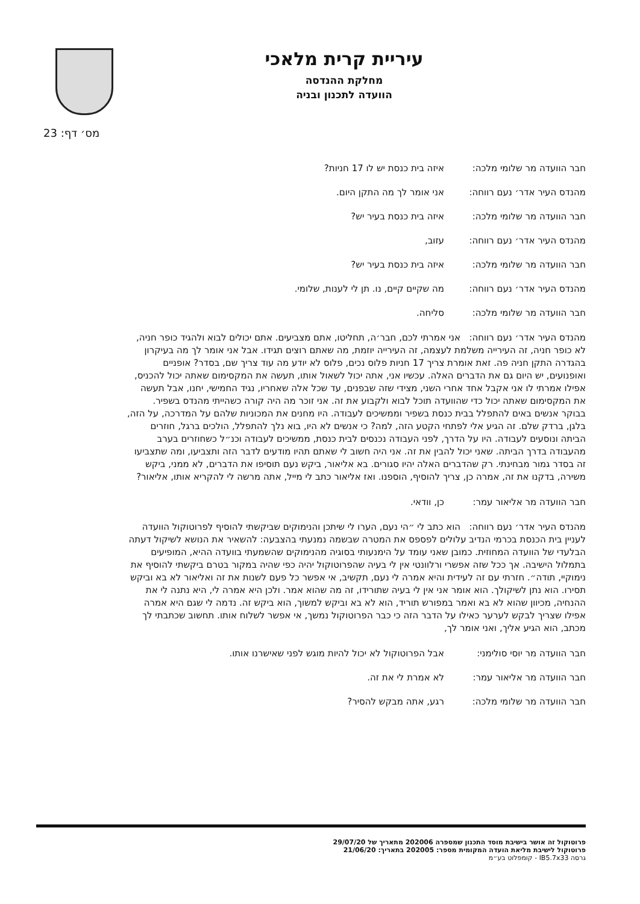עיריית קרית מלאכי
מחלקת ההנדסה
הוועדה לתכנון ובניה
מס׳ דף: 23
חבר הוועדה מר שלומי מלכה: איזה בית כנסת יש לו 17 חניות?
מהנדס העיר אדר׳ נעם רווחה: אני אומר לך מה התקן היום.
חבר הוועדה מר שלומי מלכה: איזה בית כנסת בעיר יש?
מהנדס העיר אדר׳ נעם רווחה: עזוב,
חבר הוועדה מר שלומי מלכה: איזה בית כנסת בעיר יש?
מהנדס העיר אדר׳ נעם רווחה: מה שקיים קיים, נו. תן לי לענות, שלומי.
חבר הוועדה מר שלומי מלכה: סליחה.
מהנדס העיר אדר׳ נעם רווחה: אני אמרתי לכם, חבר׳ה, תחליטו, אתם מצביעים. אתם יכולים לבוא ולהגיד כופר חניה, לא כופר חניה, זה העירייה משלמת לעצמה, זה העירייה יוזמת, מה שאתם רוצים תגידו. אבל אני אומר לך מה בעיקרון בהגדרה התקן חניה פה. זאת אומרת צריך 17 חניות פלוס נכים, פלוס לא יודע מה עוד צריך שם, בסדר? אופניים ואופנועים, יש היום גם את הדברים האלה. עכשיו אני, אתה יכול לשאול אותו, תעשה את המקסימום שאתה יכול להכניס, אפילו אמרתי לו אני אקבל אחד אחרי השני, מצידי שזה שבפנים, עד שכל אלה שאחריו, נגיד החמישי, יחנו, אבל תעשה את המקסימום שאתה יכול כדי שהוועדה תוכל לבוא ולקבוע את זה. אני זוכר מה היה קורה כשהייתי מהנדס בשפיר. בבוקר אנשים באים להתפלל בבית כנסת בשפיר וממשיכים לעבודה. היו מחנים את המכוניות שלהם על המדרכה, על הזה, בלגן, ברדק שלם. זה הגיע אלי לפתחי הקטע הזה, למה? כי אנשים לא היו, בוא נלך להתפלל, הולכים ברגל, חוזרים הביתה ונוסעים לעבודה. היו על הדרך, לפני העבודה נכנסים לבית כנסת, ממשיכים לעבודה וכנ״ל כשחוזרים בערב מהעבודה בדרך הביתה. שאני יכול להבין את זה. אני היה חשוב לי שאתם תהיו מודעים לדבר הזה ותצביעו, ומה שתצביעו זה בסדר גמור מבחינתי. רק שהדברים האלה יהיו סגורים. בא אליאור, ביקש נעם תוסיפו את הדברים, לא ממני, ביקש משירה, בדקנו את זה, אמרה כן, צריך להוסיף, הוספנו. ואז אליאור כתב לי מייל, אתה מרשה לי להקריא אותו, אליאור?
חבר הוועדה מר אליאור עמר: כן, וודאי.
מהנדס העיר אדר׳ נעם רווחה: הוא כתב לי ״הי נעם, הערו לי שיתכן והנימוקים שביקשתי להוסיף לפרוטוקול הוועדה לעניין בית הכנסת בכרמי הנדיב עלולים לפספס את המטרה שבשמה נמנעתי בהצבעה: להשאיר את הנושא לשיקול דעתה הבלעדי של הוועדה המחוזית. כמובן שאני עומד על הימנעותי בסוגיה מהנימוקים שהשמעתי בוועדה ההיא, המופיעים בתמלול הישיבה. אך ככל שזה אפשרי ורלוונטי אין לי בעיה שהפרוטוקול יהיה כפי שהיה במקור בטרם ביקשתי להוסיף את נימוקיי, תודה״. חזרתי עם זה לעידית והיא אמרה לי נעם, תקשיב, אי אפשר כל פעם לשנות את זה ואליאור לא בא וביקש תסירו. הוא נתן לשיקולך. הוא אומר אני אין לי בעיה שתורידו, זה מה שהוא אמר. ולכן היא אמרה לי, היא נתנה לי את ההנחיה, מכיוון שהוא לא בא ואמר במפורש תוריד, הוא לא בא וביקש למשוך, הוא ביקש זה. נדמה לי שגם היא אמרה אפילו שצריך לבקש לערער כאילו על הדבר הזה כי כבר הפרוטוקול נמשך, אי אפשר לשלוח אותו. תחשוב שכתבתי לך מכתב, הוא הגיע אליך, ואני אומר לך,
חבר הוועדה מר יוסי סולימני: אבל הפרוטוקול לא יכול להיות מוגש לפני שאישרנו אותו.
חבר הוועדה מר אליאור עמר: לא אמרת לי את זה.
חבר הוועדה מר שלומי מלכה: רגע, אתה מבקש להסיר?
פרוטוקול זה אושר בישיבת מוסד התכנון שמספרה 202006 מתאריך של 29/07/20
פרוטוקול לישיבת מליאת הועדה המקומית מספר: 202005 בתאריך: 21/06/20
גרסה IB5.7x33 - קומפלוט בע״מ